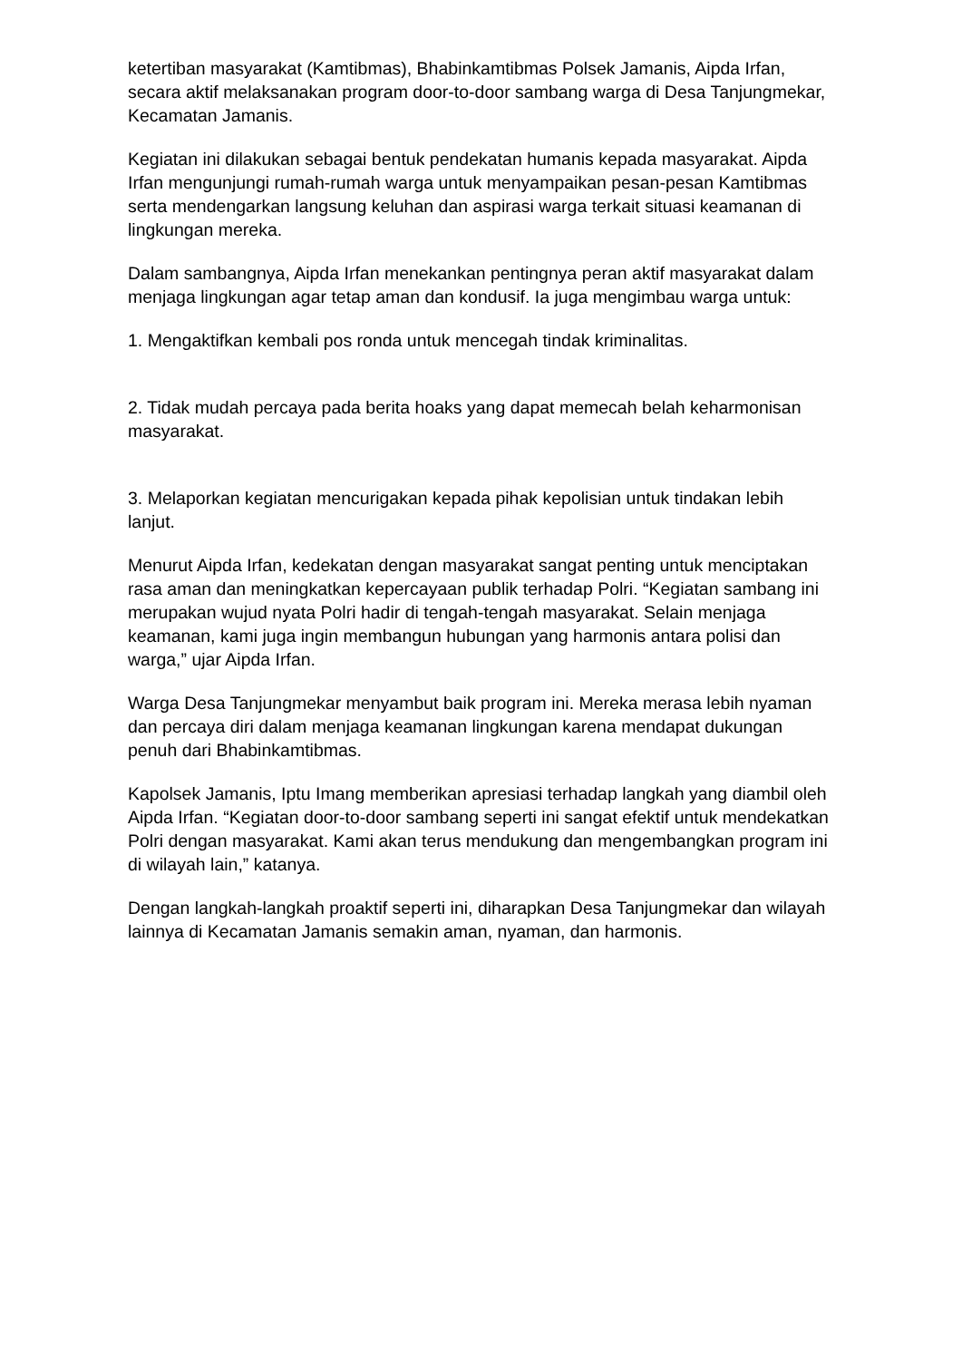ketertiban masyarakat (Kamtibmas), Bhabinkamtibmas Polsek Jamanis, Aipda Irfan, secara aktif melaksanakan program door-to-door sambang warga di Desa Tanjungmekar, Kecamatan Jamanis.
Kegiatan ini dilakukan sebagai bentuk pendekatan humanis kepada masyarakat. Aipda Irfan mengunjungi rumah-rumah warga untuk menyampaikan pesan-pesan Kamtibmas serta mendengarkan langsung keluhan dan aspirasi warga terkait situasi keamanan di lingkungan mereka.
Dalam sambangnya, Aipda Irfan menekankan pentingnya peran aktif masyarakat dalam menjaga lingkungan agar tetap aman dan kondusif. Ia juga mengimbau warga untuk:
1. Mengaktifkan kembali pos ronda untuk mencegah tindak kriminalitas.
2. Tidak mudah percaya pada berita hoaks yang dapat memecah belah keharmonisan masyarakat.
3. Melaporkan kegiatan mencurigakan kepada pihak kepolisian untuk tindakan lebih lanjut.
Menurut Aipda Irfan, kedekatan dengan masyarakat sangat penting untuk menciptakan rasa aman dan meningkatkan kepercayaan publik terhadap Polri. “Kegiatan sambang ini merupakan wujud nyata Polri hadir di tengah-tengah masyarakat. Selain menjaga keamanan, kami juga ingin membangun hubungan yang harmonis antara polisi dan warga,” ujar Aipda Irfan.
Warga Desa Tanjungmekar menyambut baik program ini. Mereka merasa lebih nyaman dan percaya diri dalam menjaga keamanan lingkungan karena mendapat dukungan penuh dari Bhabinkamtibmas.
Kapolsek Jamanis, Iptu Imang memberikan apresiasi terhadap langkah yang diambil oleh Aipda Irfan. “Kegiatan door-to-door sambang seperti ini sangat efektif untuk mendekatkan Polri dengan masyarakat. Kami akan terus mendukung dan mengembangkan program ini di wilayah lain,” katanya.
Dengan langkah-langkah proaktif seperti ini, diharapkan Desa Tanjungmekar dan wilayah lainnya di Kecamatan Jamanis semakin aman, nyaman, dan harmonis.